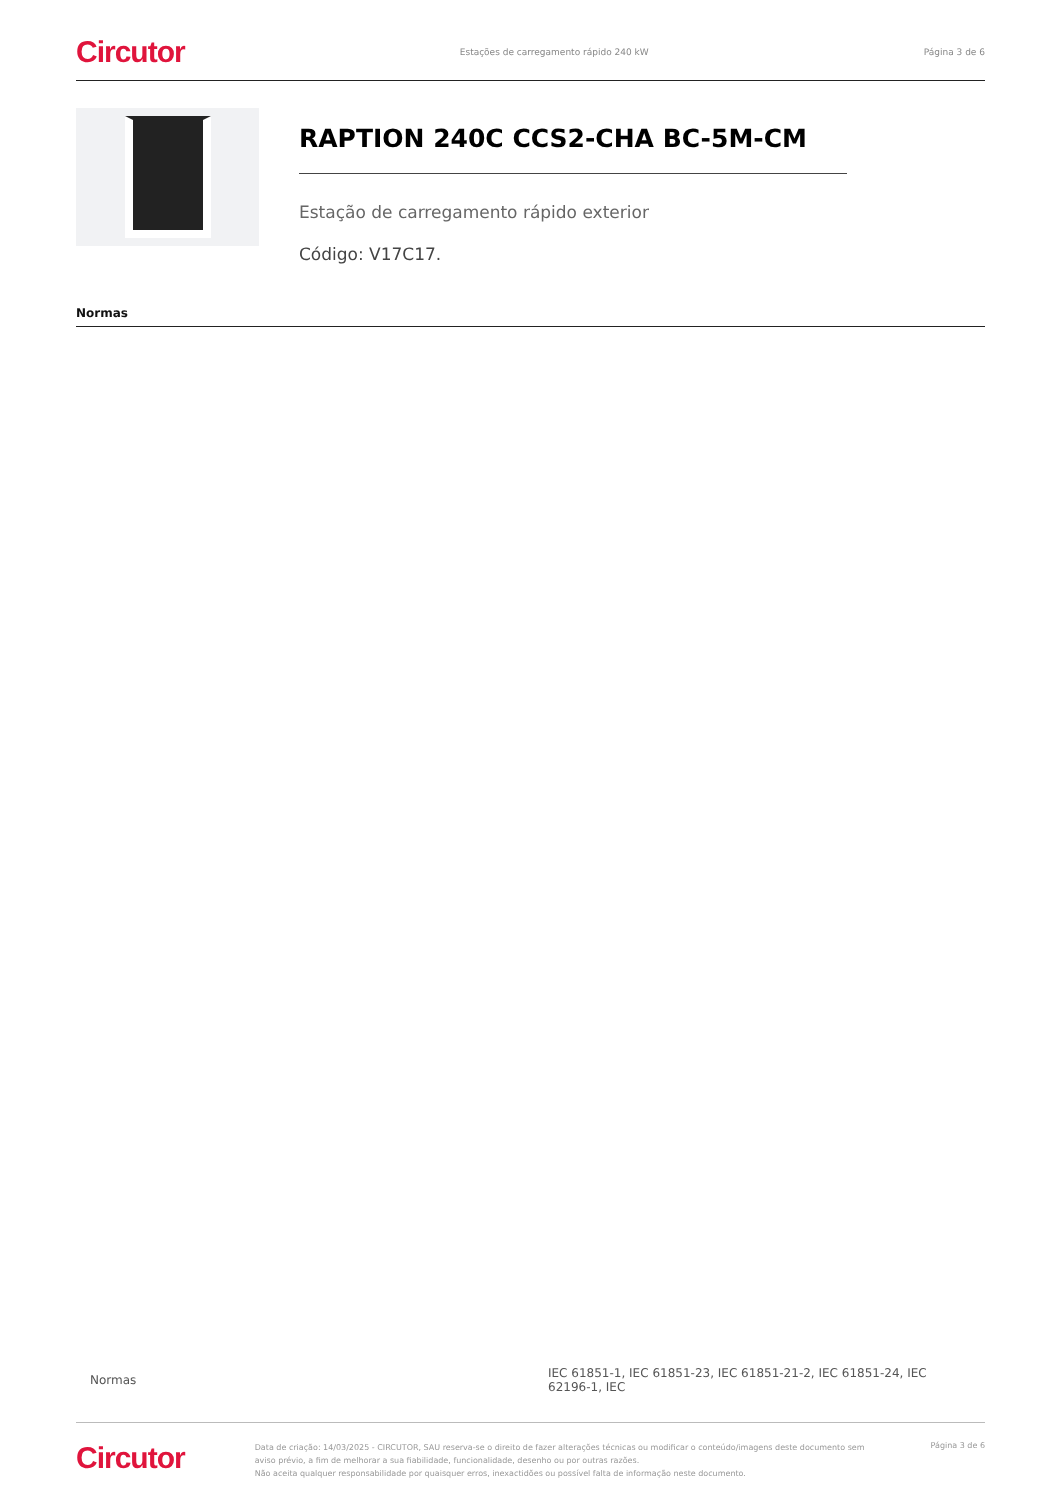Circutor Estações de carregamento rápido 240 kW Página 3 de 6
RAPTION 240C CCS2-CHA BC-5M-CM
Estação de carregamento rápido exterior
Código: V17C17.
Normas
| Normas | IEC 61851-1, IEC 61851-23, IEC 61851-21-2, IEC 61851-24, IEC 62196-1, IEC |
Circutor
Data de criação: 14/03/2025 - CIRCUTOR, SAU reserva-se o direito de fazer alterações técnicas ou modificar o conteúdo/imagens deste documento sem aviso prévio, a fim de melhorar a sua fiabilidade, funcionalidade, desenho ou por outras razões.
Não aceita qualquer responsabilidade por quaisquer erros, inexactidões ou possível falta de informação neste documento.
Página 3 de 6